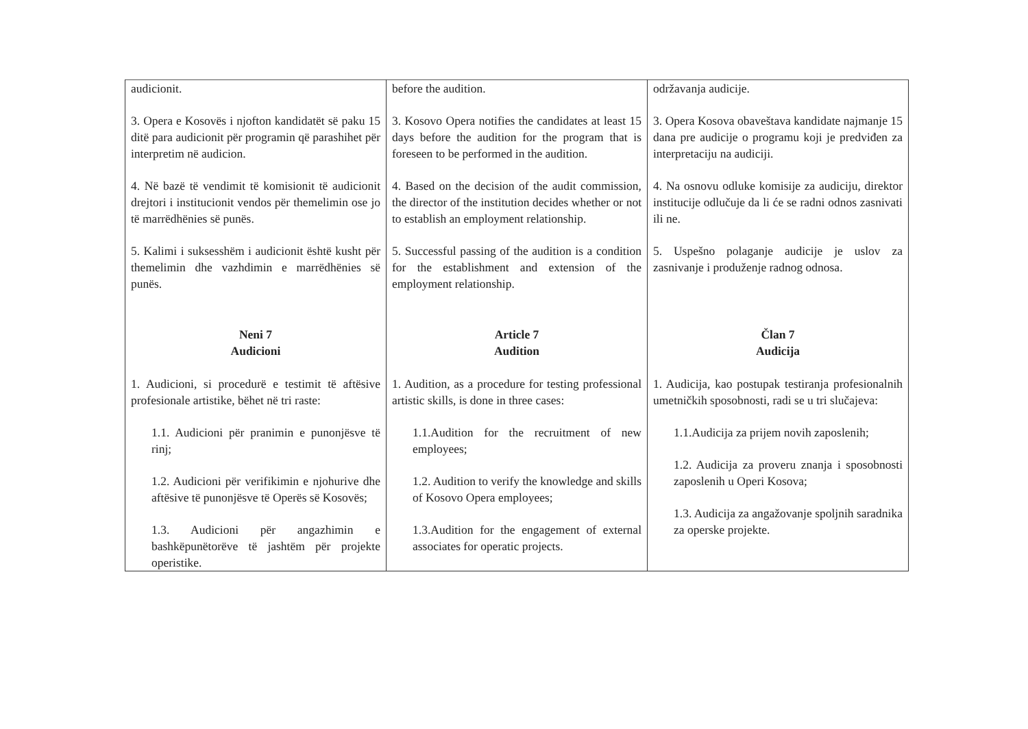| audicionit. 3. Opera e Kosovës i njofton kandidatët së paku 15 ditë para audicionit për programin që parashihet për interpretim në audicion. 4. Në bazë të vendimit të komisionit të audicionit drejtori i institucionit vendos për themelimin ose jo të marrëdhënies së punës. 5. Kalimi i suksesshëm i audicionit është kusht për themelimin dhe vazhdimin e marrëdhënies së punës. Neni 7 Audicioni 1. Audicioni, si procedurë e testimit të aftësive profesionale artistike, bëhet në tri raste: 1.1. Audicioni për pranimin e punonjësve të rinj; 1.2. Audicioni për verifikimin e njohurive dhe aftësive të punonjësve të Operës së Kosovës; 1.3. Audicioni për angazhimin e bashkëpunëtorëve të jashtëm për projekte operistike. | before the audition. 3. Kosovo Opera notifies the candidates at least 15 days before the audition for the program that is foreseen to be performed in the audition. 4. Based on the decision of the audit commission, the director of the institution decides whether or not to establish an employment relationship. 5. Successful passing of the audition is a condition for the establishment and extension of the employment relationship. Article 7 Audition 1. Audition, as a procedure for testing professional artistic skills, is done in three cases: 1.1.Audition for the recruitment of new employees; 1.2. Audition to verify the knowledge and skills of Kosovo Opera employees; 1.3.Audition for the engagement of external associates for operatic projects. | održavanja audicije. 3. Opera Kosova obaveštava kandidate najmanje 15 dana pre audicije o programu koji je predviđen za interpretaciju na audiciji. 4. Na osnovu odluke komisije za audiciju, direktor institucije odlučuje da li će se radni odnos zasnivati ili ne. 5. Uspešno polaganje audicije je uslov za zasnivanje i produženje radnog odnosa. Član 7 Audicija 1. Audicija, kao postupak testiranja profesionalnih umetničkih sposobnosti, radi se u tri slučajeva: 1.1.Audicija za prijem novih zaposlenih; 1.2. Audicija za proveru znanja i sposobnosti zaposlenih u Operi Kosova; 1.3. Audicija za angažovanje spoljnih saradnika za operske projekte. |